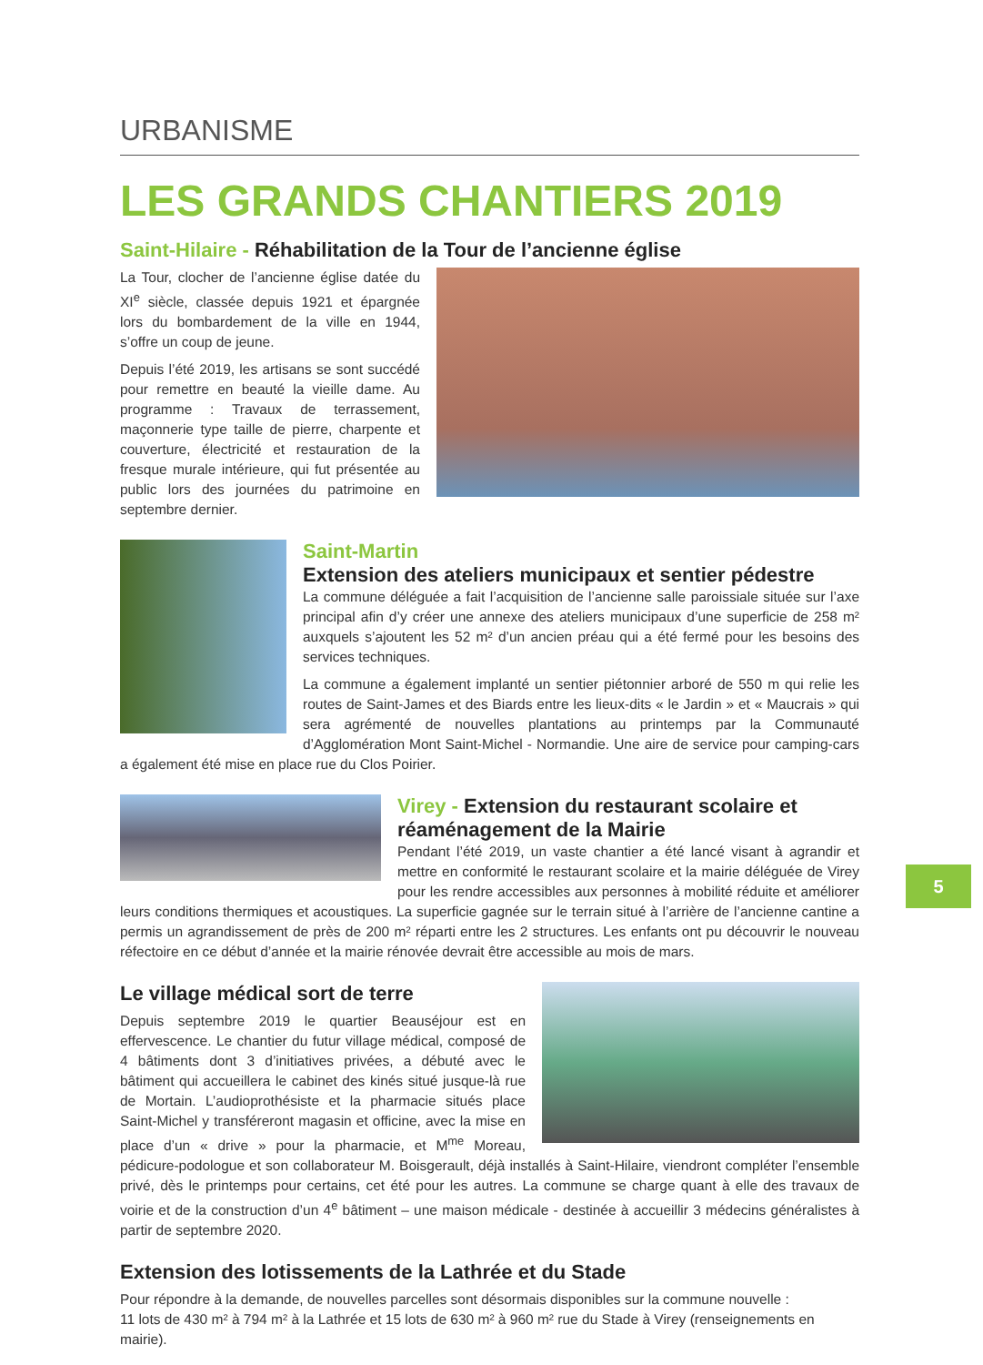URBANISME
LES GRANDS CHANTIERS 2019
Saint-Hilaire - Réhabilitation de la Tour de l’ancienne église
La Tour, clocher de l’ancienne église datée du XI<sup>e</sup> siècle, classée depuis 1921 et épargnée lors du bombardement de la ville en 1944, s’offre un coup de jeune.
Depuis l’été 2019, les artisans se sont succédé pour remettre en beauté la vieille dame. Au programme : Travaux de terrassement, maçonnerie type taille de pierre, charpente et couverture, électricité et restauration de la fresque murale intérieure, qui fut présentée au public lors des journées du patrimoine en septembre dernier.
Saint-Martin
Extension des ateliers municipaux et sentier pédestre
La commune déléguée a fait l’acquisition de l’ancienne salle paroissiale située sur l’axe principal afin d’y créer une annexe des ateliers municipaux d’une superficie de 258 m² auxquels s’ajoutent les 52 m² d’un ancien préau qui a été fermé pour les besoins des services techniques.
La commune a également implanté un sentier piétonnier arboré de 550 m qui relie les routes de Saint-James et des Biards entre les lieux-dits « le Jardin » et « Maucrais » qui sera agrémenté de nouvelles plantations au printemps par la Communauté d’Agglomération Mont Saint-Michel - Normandie. Une aire de service pour camping-cars a également été mise en place rue du Clos Poirier.
Virey - Extension du restaurant scolaire et réaménagement de la Mairie
Pendant l’été 2019, un vaste chantier a été lancé visant à agrandir et mettre en conformité le restaurant scolaire et la mairie déléguée de Virey pour les rendre accessibles aux personnes à mobilité réduite et améliorer leurs conditions thermiques et acoustiques. La superficie gagnée sur le terrain situé à l’arrière de l’ancienne cantine a permis un agrandissement de près de 200 m² réparti entre les 2 structures. Les enfants ont pu découvrir le nouveau réfectoire en ce début d’année et la mairie rénovée devrait être accessible au mois de mars.
Le village médical sort de terre
Depuis septembre 2019 le quartier Beauséjour est en effervescence. Le chantier du futur village médical, composé de 4 bâtiments dont 3 d’initiatives privées, a débuté avec le bâtiment qui accueillera le cabinet des kinés situé jusque-là rue de Mortain. L’audioprothésiste et la pharmacie situés place Saint-Michel y transféreront magasin et officine, avec la mise en place d’un « drive » pour la pharmacie, et M<sup>me</sup> Moreau, pédicure-podologue et son collaborateur M. Boisgerault, déjà installés à Saint-Hilaire, viendront compléter l’ensemble privé, dès le printemps pour certains, cet été pour les autres. La commune se charge quant à elle des travaux de voirie et de la construction d’un 4<sup>e</sup> bâtiment – une maison médicale - destinée à accueillir 3 médecins généralistes à partir de septembre 2020.
Extension des lotissements de la Lathrée et du Stade
Pour répondre à la demande, de nouvelles parcelles sont désormais disponibles sur la commune nouvelle :
11 lots de 430 m² à 794 m² à la Lathrée et 15 lots de 630 m² à 960 m² rue du Stade à Virey (renseignements en mairie).
5